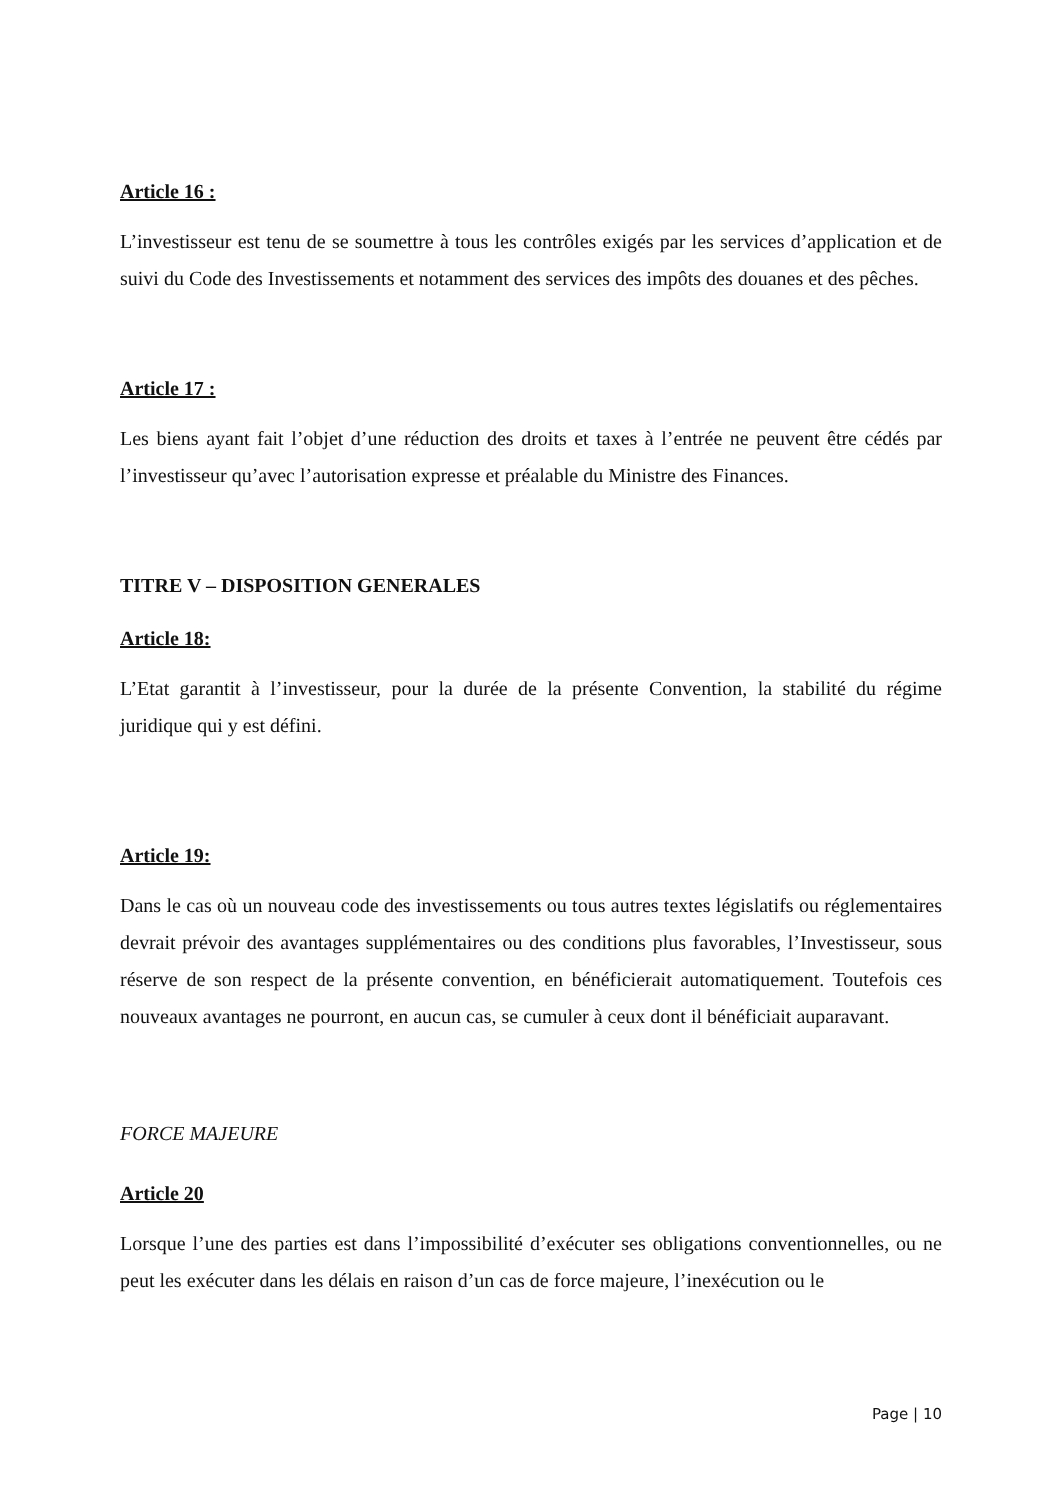Article 16 :
L’investisseur est tenu de se soumettre à tous les contrôles exigés par les services d’application et de suivi du Code des Investissements et notamment des services des impôts des douanes et des pêches.
Article 17 :
Les biens ayant fait l’objet d’une réduction des droits et taxes à l’entrée ne peuvent être cédés par l’investisseur qu’avec l’autorisation expresse et préalable du Ministre des Finances.
TITRE V – DISPOSITION GENERALES
Article 18:
L’Etat garantit à l’investisseur, pour la durée de la présente Convention, la stabilité du régime juridique qui y est défini.
Article 19:
Dans le cas où un nouveau code des investissements ou tous autres textes législatifs ou réglementaires devrait prévoir des avantages supplémentaires ou des conditions plus favorables, l’Investisseur, sous réserve de son respect de la présente convention, en bénéficierait automatiquement. Toutefois ces nouveaux avantages ne pourront, en aucun cas, se cumuler à ceux dont il bénéficiait auparavant.
FORCE MAJEURE
Article 20
Lorsque l’une des parties est dans l’impossibilité d’exécuter ses obligations conventionnelles, ou ne peut les exécuter dans les délais en raison d’un cas de force majeure, l’inexécution ou le
Page | 10